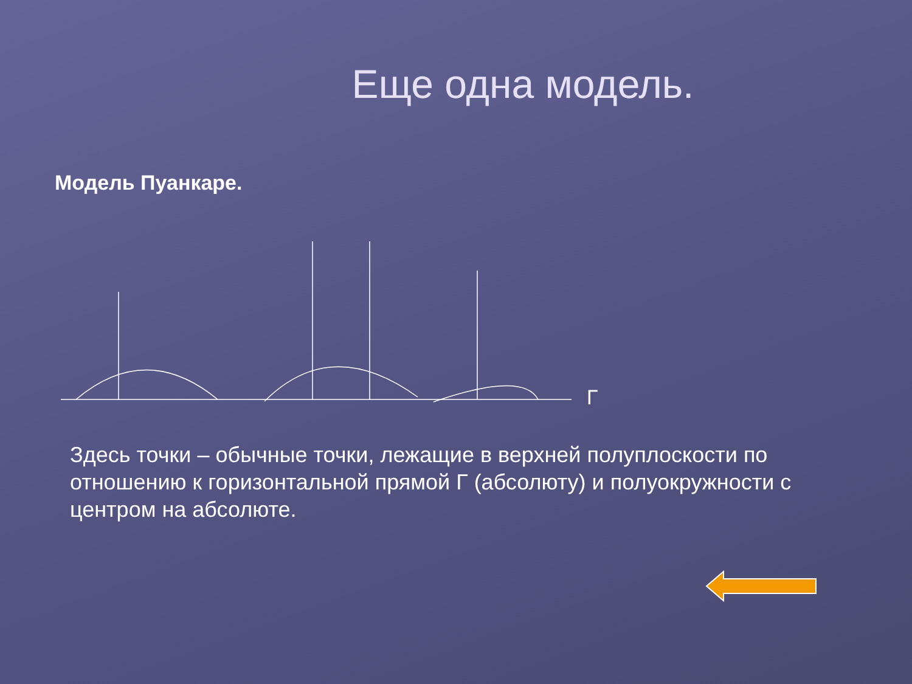Еще одна модель.
Модель Пуанкаре.
Г
Здесь точки – обычные точки, лежащие в верхней полуплоскости по отношению к горизонтальной прямой Г (абсолюту) и полуокружности с центром на абсолюте.